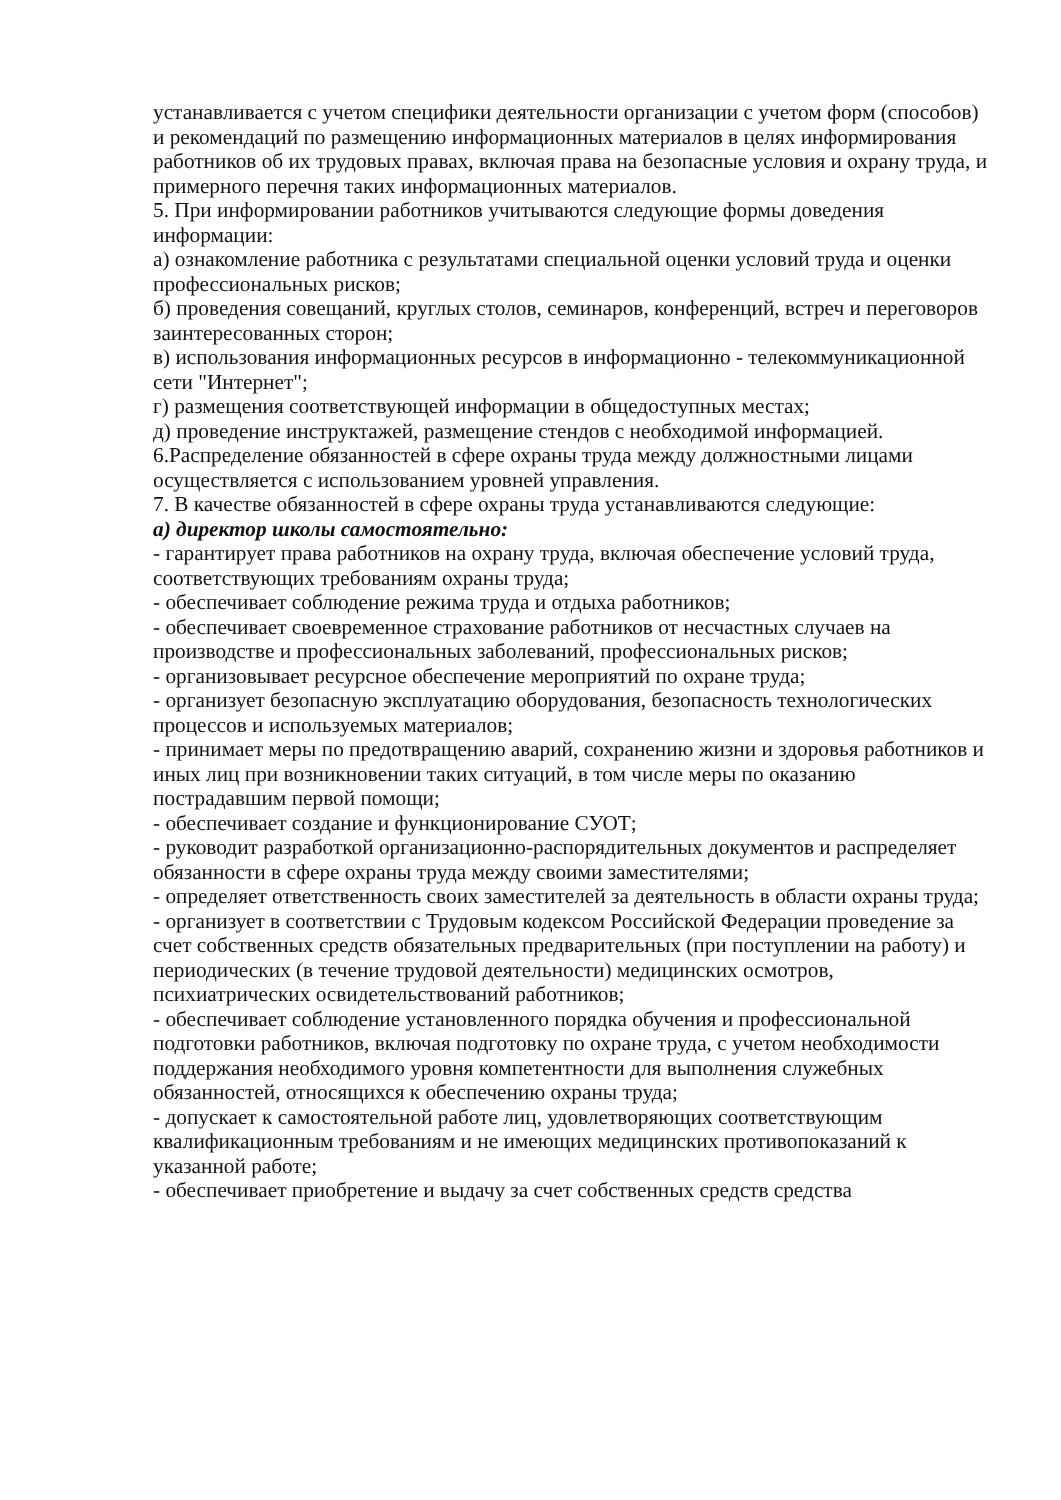устанавливается с учетом специфики деятельности организации с учетом форм (способов) и рекомендаций по размещению информационных материалов в целях информирования работников об их трудовых правах, включая права на безопасные условия и охрану труда, и примерного перечня таких информационных материалов.
5. При информировании работников учитываются следующие формы доведения информации:
а) ознакомление работника с результатами специальной оценки условий труда и оценки профессиональных рисков;
б) проведения совещаний, круглых столов, семинаров, конференций, встреч и переговоров заинтересованных сторон;
в) использования информационных ресурсов в информационно - телекоммуникационной сети "Интернет";
г) размещения соответствующей информации в общедоступных местах;
д) проведение инструктажей, размещение стендов с необходимой информацией.
6.Распределение обязанностей в сфере охраны труда между должностными лицами осуществляется с использованием уровней управления.
7. В качестве обязанностей в сфере охраны труда устанавливаются следующие:
а) директор школы самостоятельно:
- гарантирует права работников на охрану труда, включая обеспечение условий труда, соответствующих требованиям охраны труда;
- обеспечивает соблюдение режима труда и отдыха работников;
- обеспечивает своевременное страхование работников от несчастных случаев на производстве и профессиональных заболеваний, профессиональных рисков;
- организовывает ресурсное обеспечение мероприятий по охране труда;
- организует безопасную эксплуатацию оборудования, безопасность технологических процессов и используемых материалов;
- принимает меры по предотвращению аварий, сохранению жизни и здоровья работников и иных лиц при возникновении таких ситуаций, в том числе меры по оказанию пострадавшим первой помощи;
- обеспечивает создание и функционирование СУОТ;
- руководит разработкой организационно-распорядительных документов и распределяет обязанности в сфере охраны труда между своими заместителями;
- определяет ответственность своих заместителей за деятельность в области охраны труда;
- организует в соответствии с Трудовым кодексом Российской Федерации проведение за счет собственных средств обязательных предварительных (при поступлении на работу) и периодических (в течение трудовой деятельности) медицинских осмотров, психиатрических освидетельствований работников;
- обеспечивает соблюдение установленного порядка обучения и профессиональной подготовки работников, включая подготовку по охране труда, с учетом необходимости поддержания необходимого уровня компетентности для выполнения служебных обязанностей, относящихся к обеспечению охраны труда;
- допускает к самостоятельной работе лиц, удовлетворяющих соответствующим квалификационным требованиям и не имеющих медицинских противопоказаний к указанной работе;
- обеспечивает приобретение и выдачу за счет собственных средств средства